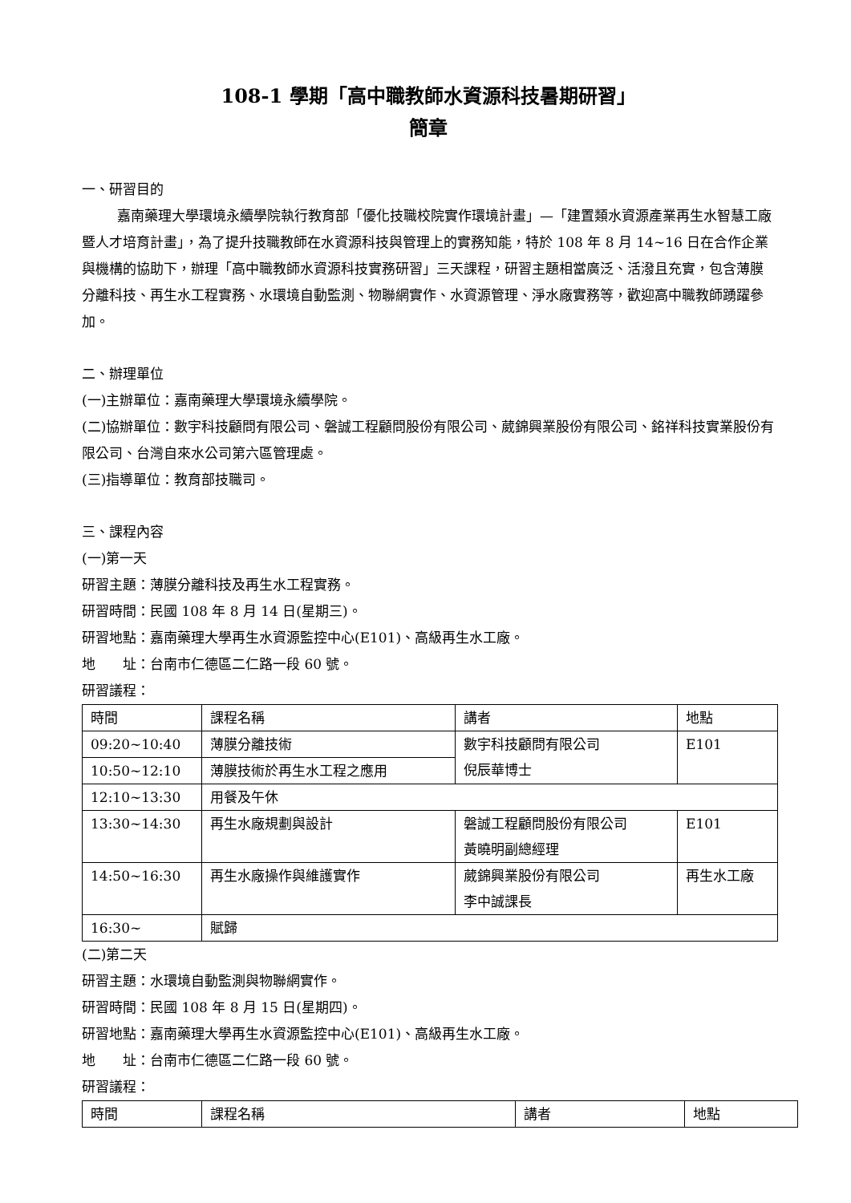108-1 學期「高中職教師水資源科技暑期研習」
簡章
一、研習目的
嘉南藥理大學環境永續學院執行教育部「優化技職校院實作環境計畫」—「建置類水資源產業再生水智慧工廠暨人才培育計畫」，為了提升技職教師在水資源科技與管理上的實務知能，特於 108 年 8 月 14~16 日在合作企業與機構的協助下，辦理「高中職教師水資源科技實務研習」三天課程，研習主題相當廣泛、活潑且充實，包含薄膜分離科技、再生水工程實務、水環境自動監測、物聯網實作、水資源管理、淨水廠實務等，歡迎高中職教師踴躍參加。
二、辦理單位
(一)主辦單位：嘉南藥理大學環境永續學院。
(二)協辦單位：數宇科技顧問有限公司、磐誠工程顧問股份有限公司、葳錦興業股份有限公司、銘祥科技實業股份有限公司、台灣自來水公司第六區管理處。
(三)指導單位：教育部技職司。
三、課程內容
(一)第一天
研習主題：薄膜分離科技及再生水工程實務。
研習時間：民國 108 年 8 月 14 日(星期三)。
研習地點：嘉南藥理大學再生水資源監控中心(E101)、高級再生水工廠。
地　　址：台南市仁德區二仁路一段 60 號。
研習議程：
| 時間 | 課程名稱 | 講者 | 地點 |
| 09:20~10:40 | 薄膜分離技術 | 數宇科技顧問有限公司 倪辰華博士 | E101 |
| 10:50~12:10 | 薄膜技術於再生水工程之應用 | | |
| 12:10~13:30 | 用餐及午休 | | |
| 13:30~14:30 | 再生水廠規劃與設計 | 磐誠工程顧問股份有限公司 黃曉明副總經理 | E101 |
| 14:50~16:30 | 再生水廠操作與維護實作 | 葳錦興業股份有限公司 李中誠課長 | 再生水工廠 |
| 16:30~ | 賦歸 | | |
(二)第二天
研習主題：水環境自動監測與物聯網實作。
研習時間：民國 108 年 8 月 15 日(星期四)。
研習地點：嘉南藥理大學再生水資源監控中心(E101)、高級再生水工廠。
地　　址：台南市仁德區二仁路一段 60 號。
研習議程：
| 時間 | 課程名稱 | 講者 | 地點 |